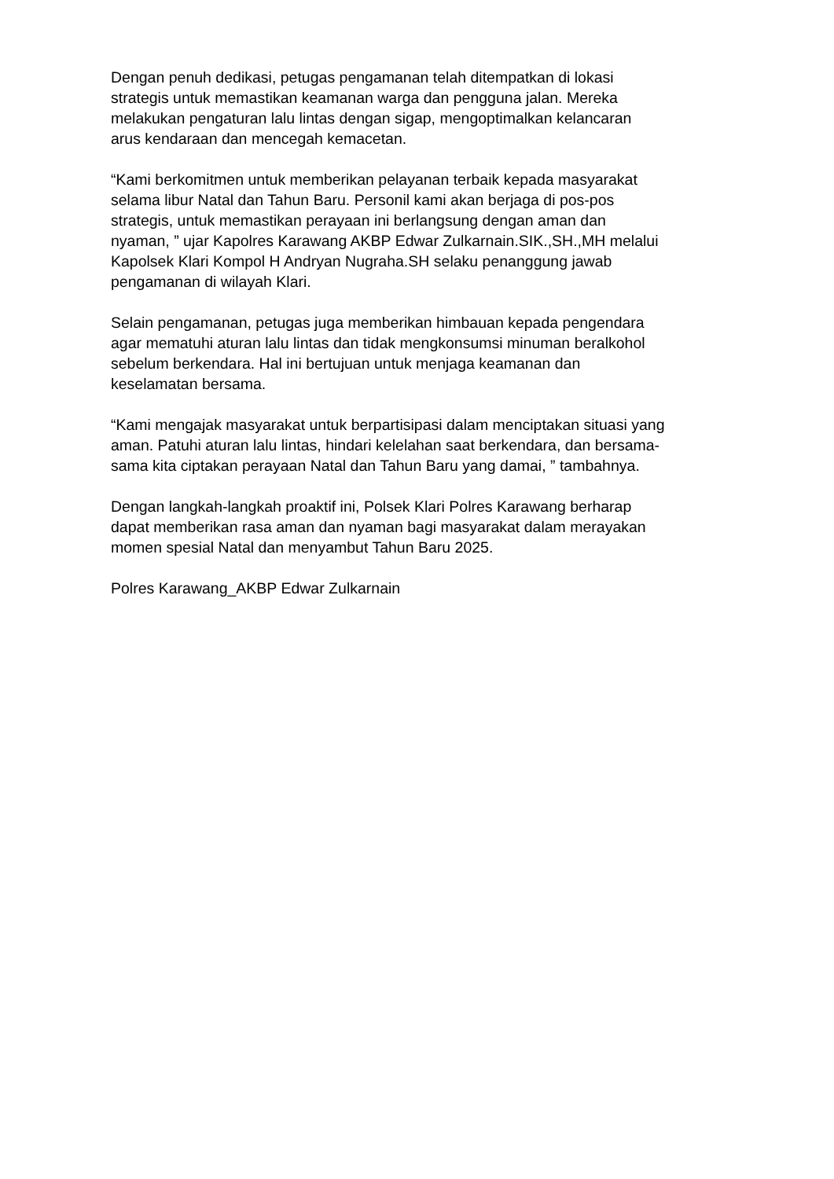Dengan penuh dedikasi, petugas pengamanan telah ditempatkan di lokasi
strategis untuk memastikan keamanan warga dan pengguna jalan. Mereka
melakukan pengaturan lalu lintas dengan sigap, mengoptimalkan kelancaran
arus kendaraan dan mencegah kemacetan.
“Kami berkomitmen untuk memberikan pelayanan terbaik kepada masyarakat
selama libur Natal dan Tahun Baru. Personil kami akan berjaga di pos-pos
strategis, untuk memastikan perayaan ini berlangsung dengan aman dan
nyaman, ” ujar Kapolres Karawang AKBP Edwar Zulkarnain.SIK.,SH.,MH melalui
Kapolsek Klari Kompol H Andryan Nugraha.SH selaku penanggung jawab
pengamanan di wilayah Klari.
Selain pengamanan, petugas juga memberikan himbauan kepada pengendara
agar mematuhi aturan lalu lintas dan tidak mengkonsumsi minuman beralkohol
sebelum berkendara. Hal ini bertujuan untuk menjaga keamanan dan
keselamatan bersama.
“Kami mengajak masyarakat untuk berpartisipasi dalam menciptakan situasi yang
aman. Patuhi aturan lalu lintas, hindari kelelahan saat berkendara, dan bersama-
sama kita ciptakan perayaan Natal dan Tahun Baru yang damai, ” tambahnya.
Dengan langkah-langkah proaktif ini, Polsek Klari Polres Karawang berharap
dapat memberikan rasa aman dan nyaman bagi masyarakat dalam merayakan
momen spesial Natal dan menyambut Tahun Baru 2025.
Polres Karawang_AKBP Edwar Zulkarnain